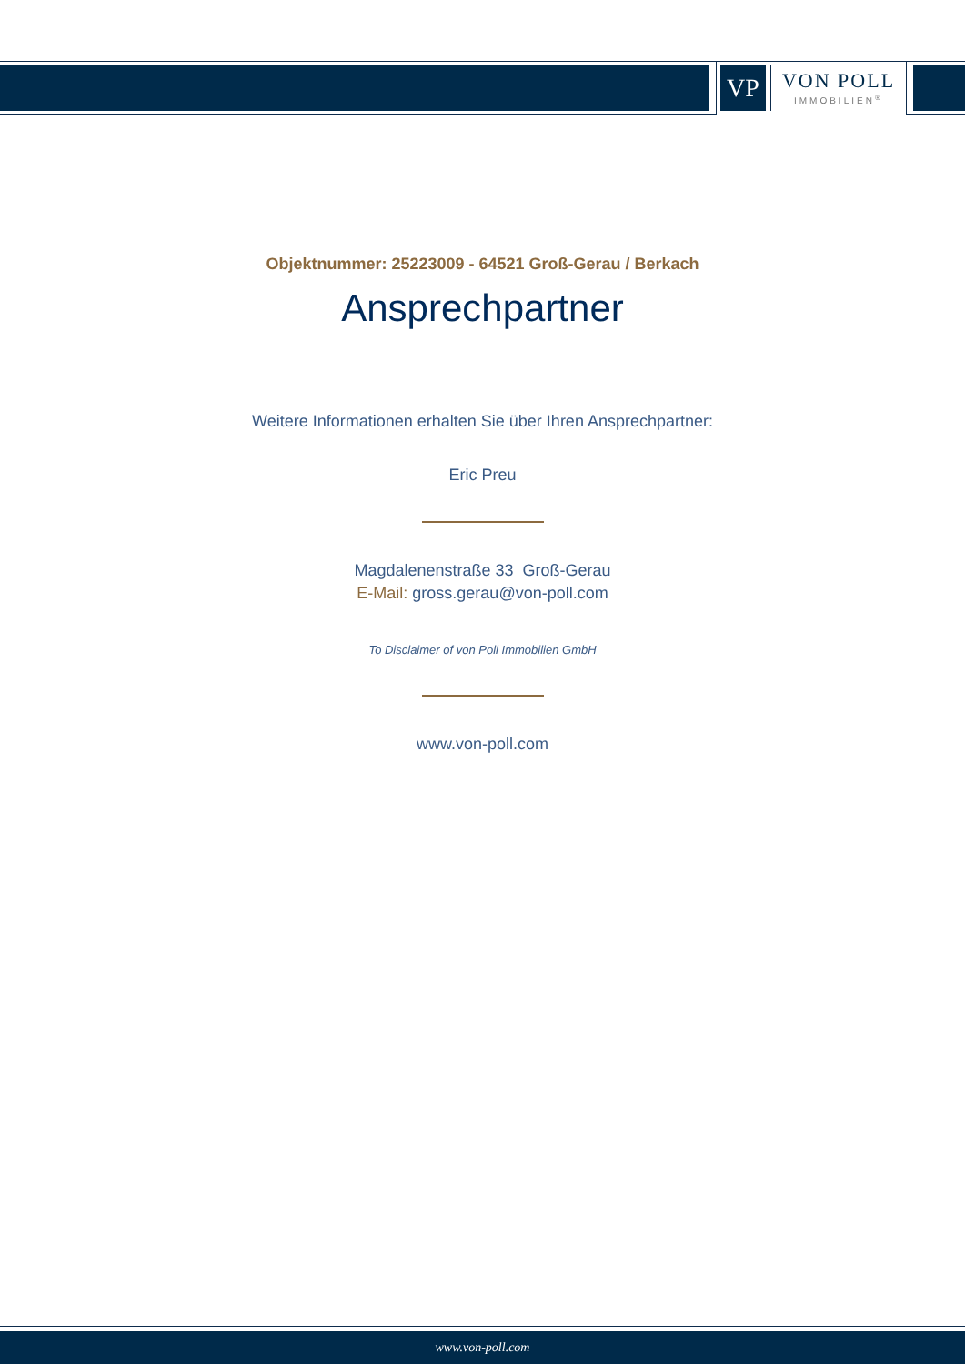VP
VON POLL
IMMOBILIEN<sup>®</sup>
Objektnummer: 25223009 - 64521 Groß-Gerau / Berkach
Ansprechpartner
Weitere Informationen erhalten Sie über Ihren Ansprechpartner:
Eric Preu
Magdalenenstraße 33 Groß-Gerau
E-Mail: gross.gerau@von-poll.com
To Disclaimer of von Poll Immobilien GmbH
www.von-poll.com
www.von-poll.com